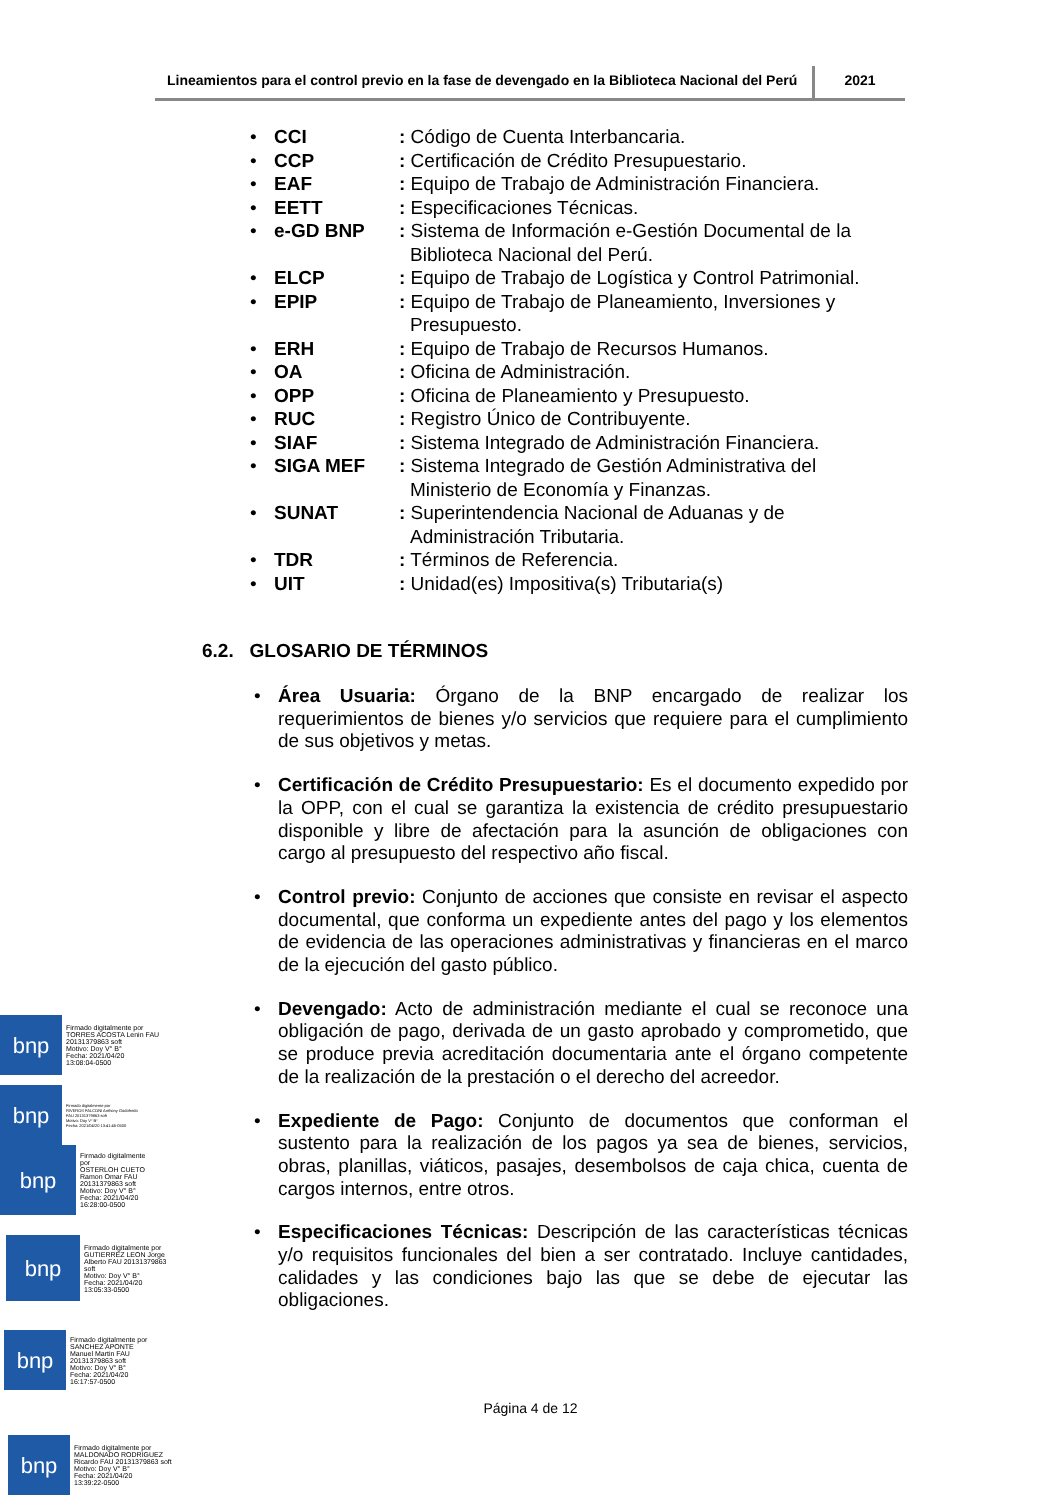Lineamientos para el control previo en la fase de devengado en la Biblioteca Nacional del Perú
2021
• CCI: Código de Cuenta Interbancaria.
• CCP: Certificación de Crédito Presupuestario.
• EAF: Equipo de Trabajo de Administración Financiera.
• EETT: Especificaciones Técnicas.
• e-GD BNP: Sistema de Información e-Gestión Documental de la Biblioteca Nacional del Perú.
• ELCP: Equipo de Trabajo de Logística y Control Patrimonial.
• EPIP: Equipo de Trabajo de Planeamiento, Inversiones y Presupuesto.
• ERH: Equipo de Trabajo de Recursos Humanos.
• OA: Oficina de Administración.
• OPP: Oficina de Planeamiento y Presupuesto.
• RUC: Registro Único de Contribuyente.
• SIAF: Sistema Integrado de Administración Financiera.
• SIGA MEF: Sistema Integrado de Gestión Administrativa del Ministerio de Economía y Finanzas.
• SUNAT: Superintendencia Nacional de Aduanas y de Administración Tributaria.
• TDR: Términos de Referencia.
• UIT: Unidad(es) Impositiva(s) Tributaria(s)
6.2. GLOSARIO DE TÉRMINOS
• Área Usuaria: Órgano de la BNP encargado de realizar los requerimientos de bienes y/o servicios que requiere para el cumplimiento de sus objetivos y metas.
• Certificación de Crédito Presupuestario: Es el documento expedido por la OPP, con el cual se garantiza la existencia de crédito presupuestario disponible y libre de afectación para la asunción de obligaciones con cargo al presupuesto del respectivo año fiscal.
• Control previo: Conjunto de acciones que consiste en revisar el aspecto documental, que conforma un expediente antes del pago y los elementos de evidencia de las operaciones administrativas y financieras en el marco de la ejecución del gasto público.
• Devengado: Acto de administración mediante el cual se reconoce una obligación de pago, derivada de un gasto aprobado y comprometido, que se produce previa acreditación documentaria ante el órgano competente de la realización de la prestación o el derecho del acreedor.
• Expediente de Pago: Conjunto de documentos que conforman el sustento para la realización de los pagos ya sea de bienes, servicios, obras, planillas, viáticos, pasajes, desembolsos de caja chica, cuenta de cargos internos, entre otros.
• Especificaciones Técnicas: Descripción de las características técnicas y/o requisitos funcionales del bien a ser contratado. Incluye cantidades, calidades y las condiciones bajo las que se debe de ejecutar las obligaciones.
bnp
Firmado digitalmente por
TORRES ACOSTA Lenin FAU
20131379863 soft
Motivo: Doy V° B°
Fecha: 2021/04/20
13:08:04-0500
bnp
Firmado digitalmente por
RIVEROS FALCONI Anthony Godofredo
FAU 20131379863 soft
Motivo: Doy V° B°
Fecha: 2021/04/20 13:41:45-0500
bnp
Firmado digitalmente
por
OSTERLOH CUETO
Ramon Omar FAU
20131379863 soft
Motivo: Doy V° B°
Fecha: 2021/04/20
16:28:00-0500
bnp
Firmado digitalmente por
GUTIERREZ LEON Jorge
Alberto FAU 20131379863
soft
Motivo: Doy V° B°
Fecha: 2021/04/20
13:05:33-0500
bnp
Firmado digitalmente por
SANCHEZ APONTE
Manuel Martin FAU
20131379863 soft
Motivo: Doy V° B°
Fecha: 2021/04/20
16:17:57-0500
Página 4 de 12
bnp
Firmado digitalmente por
MALDONADO RODRIGUEZ
Ricardo FAU 20131379863 soft
Motivo: Doy V° B°
Fecha: 2021/04/20
13:39:22-0500